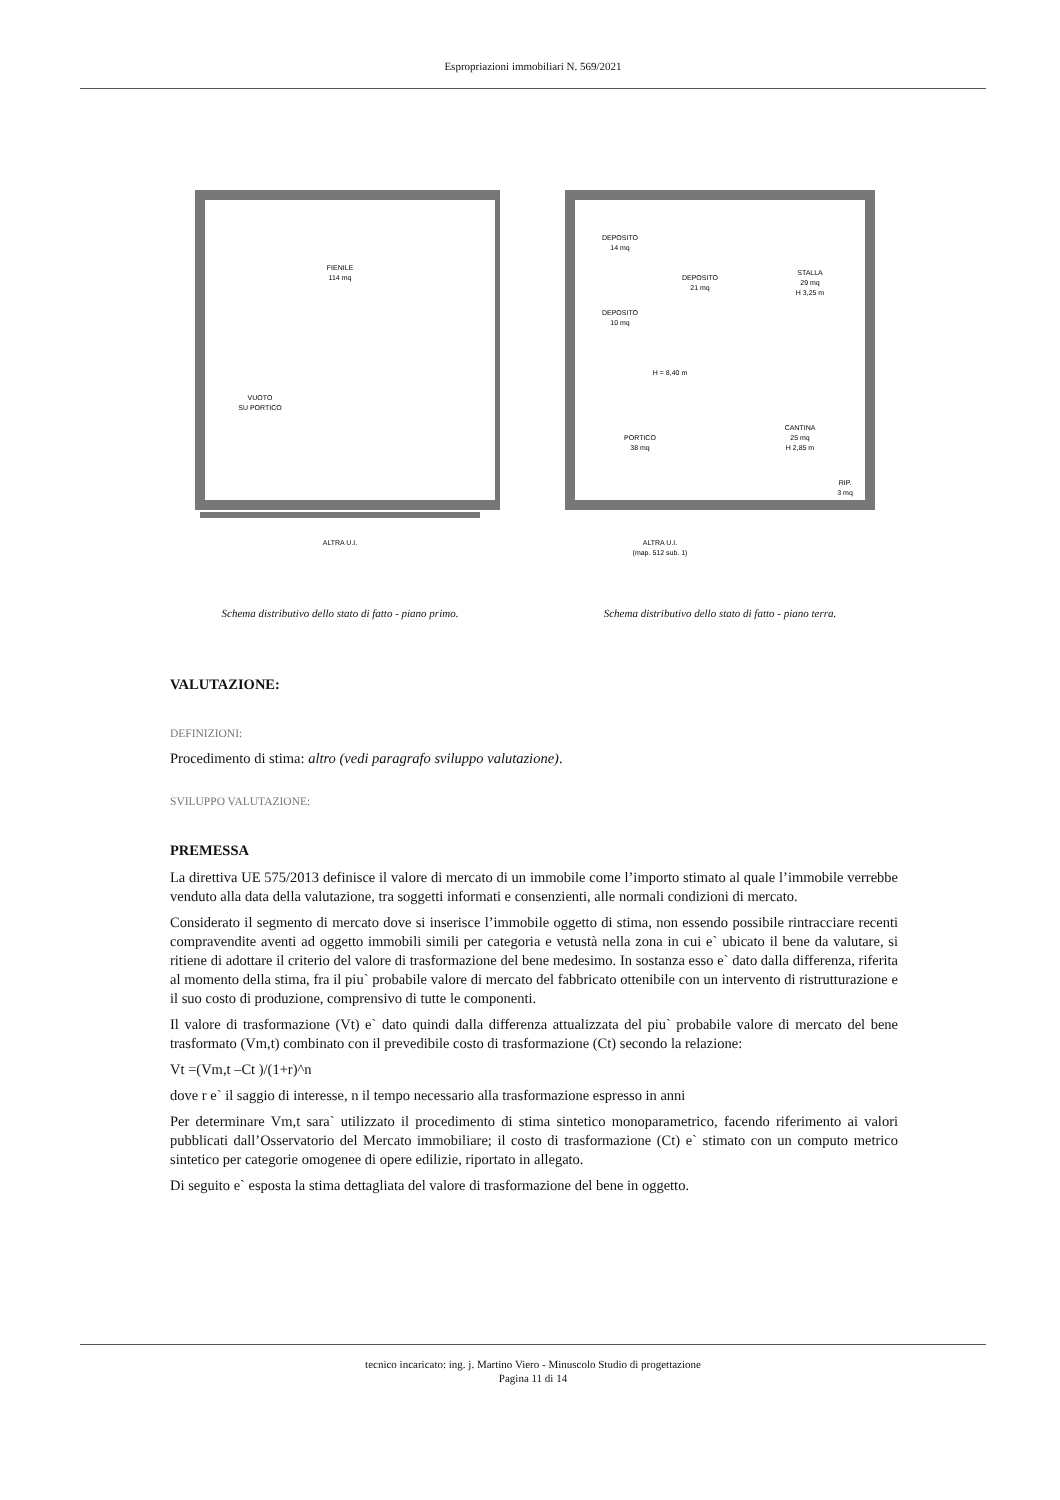Espropriazioni immobiliari N. 569/2021
FIENILE
114 mq
VUOTO
SU PORTICO
ALTRA U.I.
Schema distributivo dello stato di fatto - piano primo.
DEPOSITO
14 mq
DEPOSITO
21 mq
STALLA
29 mq
H 3,25 m
DEPOSITO
10 mq
H = 8,40 m
PORTICO
38 mq
CANTINA
25 mq
H 2,85 m
RIP.
3 mq
ALTRA U.I.
(map. 512 sub. 1)
Schema distributivo dello stato di fatto - piano terra.
VALUTAZIONE:
DEFINIZIONI:
Procedimento di stima: altro (vedi paragrafo sviluppo valutazione).
SVILUPPO VALUTAZIONE:
PREMESSA
La direttiva UE 575/2013 definisce il valore di mercato di un immobile come l’importo stimato al quale l’immobile verrebbe venduto alla data della valutazione, tra soggetti informati e consenzienti, alle normali condizioni di mercato.
Considerato il segmento di mercato dove si inserisce l’immobile oggetto di stima, non essendo possibile rintracciare recenti compravendite aventi ad oggetto immobili simili per categoria e vetustà nella zona in cui e` ubicato il bene da valutare, si ritiene di adottare il criterio del valore di trasformazione del bene medesimo. In sostanza esso e` dato dalla differenza, riferita al momento della stima, fra il piu` probabile valore di mercato del fabbricato ottenibile con un intervento di ristrutturazione e il suo costo di produzione, comprensivo di tutte le componenti.
Il valore di trasformazione (Vt) e` dato quindi dalla differenza attualizzata del piu` probabile valore di mercato del bene trasformato (Vm,t) combinato con il prevedibile costo di trasformazione (Ct) secondo la relazione:
Vt =(Vm,t –Ct )/(1+r)^n
dove r e` il saggio di interesse, n il tempo necessario alla trasformazione espresso in anni
Per determinare Vm,t sara` utilizzato il procedimento di stima sintetico monoparametrico, facendo riferimento ai valori pubblicati dall’Osservatorio del Mercato immobiliare; il costo di trasformazione (Ct) e` stimato con un computo metrico sintetico per categorie omogenee di opere edilizie, riportato in allegato.
Di seguito e` esposta la stima dettagliata del valore di trasformazione del bene in oggetto.
tecnico incaricato: ing. j. Martino Viero - Minuscolo Studio di progettazione
Pagina 11 di 14